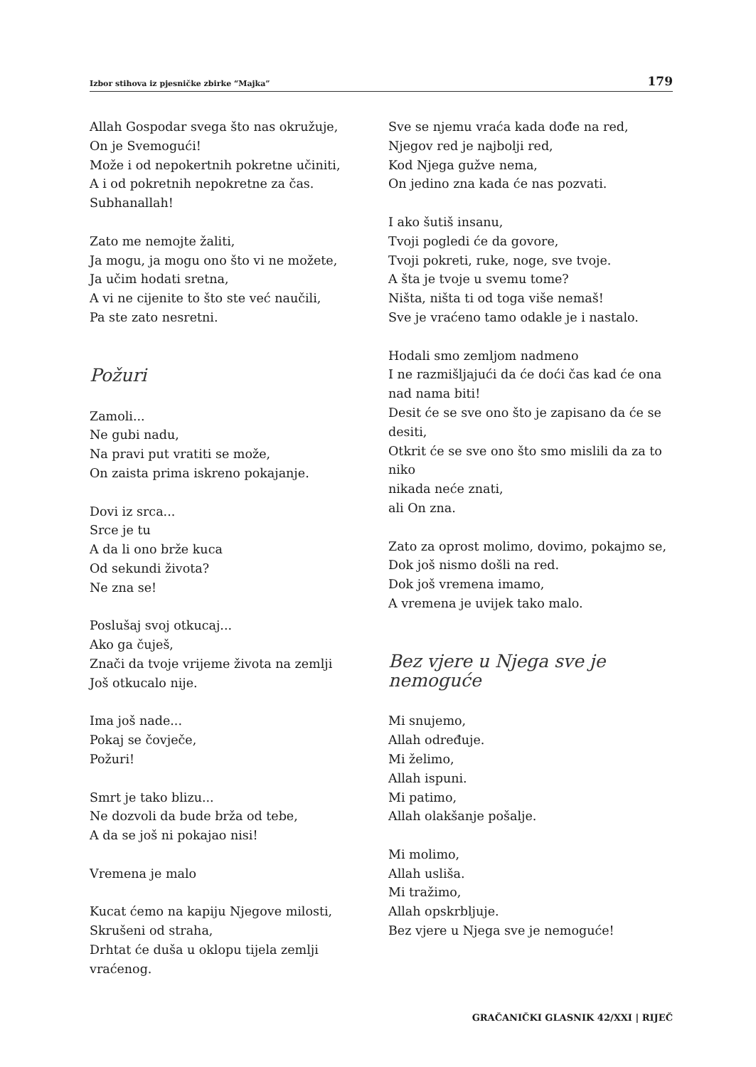Izbor stihova iz pjesničke zbirke “Majka” 179
Allah Gospodar svega što nas okružuje,
On je Svemogući!
Može i od nepokertnih pokretne učiniti,
A i od pokretnih nepokretne za čas.
Subhanallah!
Zato me nemojte žaliti,
Ja mogu, ja mogu ono što vi ne možete,
Ja učim hodati sretna,
A vi ne cijenite to što ste već naučili,
Pa ste zato nesretni.
Požuri
Zamoli...
Ne gubi nadu,
Na pravi put vratiti se može,
On zaista prima iskreno pokajanje.
Dovi iz srca...
Srce je tu
A da li ono brže kuca
Od sekundi života?
Ne zna se!
Poslušaj svoj otkucaj...
Ako ga čuješ,
Znači da tvoje vrijeme života na zemlji
Još otkucalo nije.
Ima još nade...
Pokaj se čovječe,
Požuri!
Smrt je tako blizu...
Ne dozvoli da bude brža od tebe,
A da se još ni pokajao nisi!
Vremena je malo
Kucat ćemo na kapiju Njegove milosti,
Skrušeni od straha,
Drhtat će duša u oklopu tijela zemlji vraćenog.
Sve se njemu vraća kada dođe na red,
Njegov red je najbolji red,
Kod Njega gužve nema,
On jedino zna kada će nas pozvati.
I ako šutiš insanu,
Tvoji pogledi će da govore,
Tvoji pokreti, ruke, noge, sve tvoje.
A šta je tvoje u svemu tome?
Ništa, ništa ti od toga više nemaš!
Sve je vraćeno tamo odakle je i nastalo.
Hodali smo zemljom nadmeno
I ne razmišljajući da će doći čas kad će ona nad nama biti!
Desit će se sve ono što je zapisano da će se desiti,
Otkrit će se sve ono što smo mislili da za to niko
nikada neće znati,
ali On zna.
Zato za oprost molimo, dovimo, pokajmo se,
Dok još nismo došli na red.
Dok još vremena imamo,
A vremena je uvijek tako malo.
Bez vjere u Njega sve je nemoguće
Mi snujemo,
Allah određuje.
Mi želimo,
Allah ispuni.
Mi patimo,
Allah olakšanje pošalje.
Mi molimo,
Allah usliša.
Mi tražimo,
Allah opskrbljuje.
Bez vjere u Njega sve je nemoguće!
GRAČANIČKI GLASNIK 42/XXI | RIJEČ